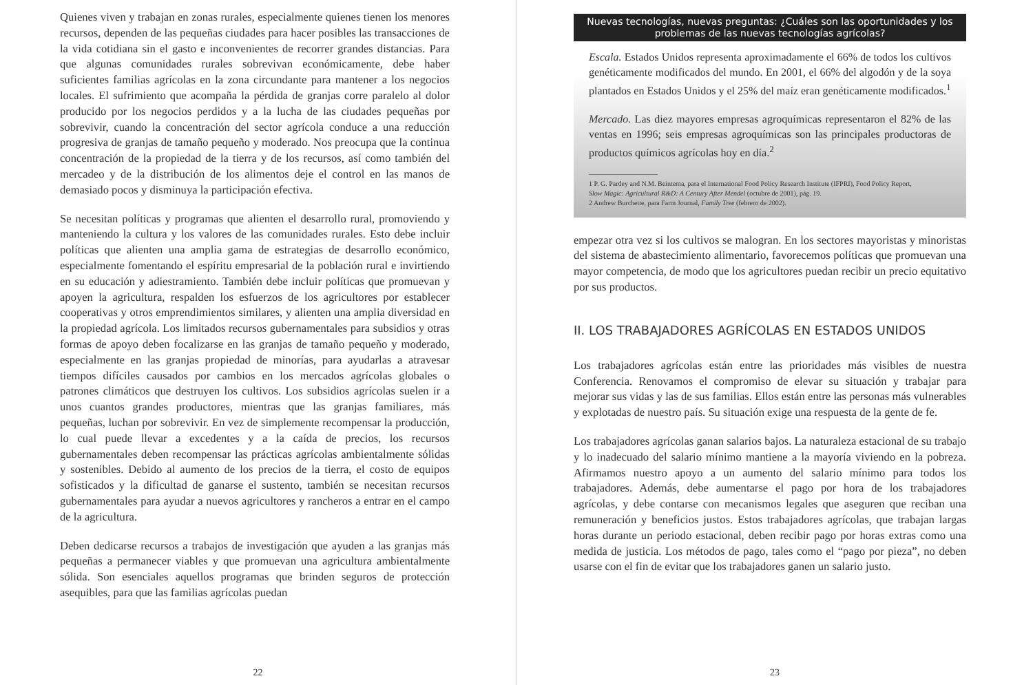Quienes viven y trabajan en zonas rurales, especialmente quienes tienen los menores recursos, dependen de las pequeñas ciudades para hacer posibles las transacciones de la vida cotidiana sin el gasto e inconvenientes de recorrer grandes distancias. Para que algunas comunidades rurales sobrevivan económicamente, debe haber suficientes familias agrícolas en la zona circundante para mantener a los negocios locales. El sufrimiento que acompaña la pérdida de granjas corre paralelo al dolor producido por los negocios perdidos y a la lucha de las ciudades pequeñas por sobrevivir, cuando la concentración del sector agrícola conduce a una reducción progresiva de granjas de tamaño pequeño y moderado. Nos preocupa que la continua concentración de la propiedad de la tierra y de los recursos, así como también del mercadeo y de la distribución de los alimentos deje el control en las manos de demasiado pocos y disminuya la participación efectiva.
Se necesitan políticas y programas que alienten el desarrollo rural, promoviendo y manteniendo la cultura y los valores de las comunidades rurales. Esto debe incluir políticas que alienten una amplia gama de estrategias de desarrollo económico, especialmente fomentando el espíritu empresarial de la población rural e invirtiendo en su educación y adiestramiento. También debe incluir políticas que promuevan y apoyen la agricultura, respalden los esfuerzos de los agricultores por establecer cooperativas y otros emprendimientos similares, y alienten una amplia diversidad en la propiedad agrícola. Los limitados recursos gubernamentales para subsidios y otras formas de apoyo deben focalizarse en las granjas de tamaño pequeño y moderado, especialmente en las granjas propiedad de minorías, para ayudarlas a atravesar tiempos difíciles causados por cambios en los mercados agrícolas globales o patrones climáticos que destruyen los cultivos. Los subsidios agrícolas suelen ir a unos cuantos grandes productores, mientras que las granjas familiares, más pequeñas, luchan por sobrevivir. En vez de simplemente recompensar la producción, lo cual puede llevar a excedentes y a la caída de precios, los recursos gubernamentales deben recompensar las prácticas agrícolas ambientalmente sólidas y sostenibles. Debido al aumento de los precios de la tierra, el costo de equipos sofisticados y la dificultad de ganarse el sustento, también se necesitan recursos gubernamentales para ayudar a nuevos agricultores y rancheros a entrar en el campo de la agricultura.
Deben dedicarse recursos a trabajos de investigación que ayuden a las granjas más pequeñas a permanecer viables y que promuevan una agricultura ambientalmente sólida. Son esenciales aquellos programas que brinden seguros de protección asequibles, para que las familias agrícolas puedan
22
Nuevas tecnologías, nuevas preguntas: ¿Cuáles son las oportunidades y los problemas de las nuevas tecnologías agrícolas?
Escala. Estados Unidos representa aproximadamente el 66% de todos los cultivos genéticamente modificados del mundo. En 2001, el 66% del algodón y de la soya plantados en Estados Unidos y el 25% del maíz eran genéticamente modificados.<sup>1</sup>
Mercado. Las diez mayores empresas agroquímicas representaron el 82% de las ventas en 1996; seis empresas agroquímicas son las principales productoras de productos químicos agrícolas hoy en día.<sup>2</sup>
1 P. G. Pardey and N.M. Beintema, para el International Food Policy Research Institute (IFPRI), Food Policy Report, Slow Magic: Agricultural R&D: A Century After Mendel (octubre de 2001), pág. 19.
2 Andrew Burchette, para Farm Journal, Family Tree (febrero de 2002).
empezar otra vez si los cultivos se malogran. En los sectores mayoristas y minoristas del sistema de abastecimiento alimentario, favorecemos políticas que promuevan una mayor competencia, de modo que los agricultores puedan recibir un precio equitativo por sus productos.
II. LOS TRABAJADORES AGRÍCOLAS EN ESTADOS UNIDOS
Los trabajadores agrícolas están entre las prioridades más visibles de nuestra Conferencia. Renovamos el compromiso de elevar su situación y trabajar para mejorar sus vidas y las de sus familias. Ellos están entre las personas más vulnerables y explotadas de nuestro país. Su situación exige una respuesta de la gente de fe.
Los trabajadores agrícolas ganan salarios bajos. La naturaleza estacional de su trabajo y lo inadecuado del salario mínimo mantiene a la mayoría viviendo en la pobreza. Afirmamos nuestro apoyo a un aumento del salario mínimo para todos los trabajadores. Además, debe aumentarse el pago por hora de los trabajadores agrícolas, y debe contarse con mecanismos legales que aseguren que reciban una remuneración y beneficios justos. Estos trabajadores agrícolas, que trabajan largas horas durante un periodo estacional, deben recibir pago por horas extras como una medida de justicia. Los métodos de pago, tales como el “pago por pieza”, no deben usarse con el fin de evitar que los trabajadores ganen un salario justo.
23